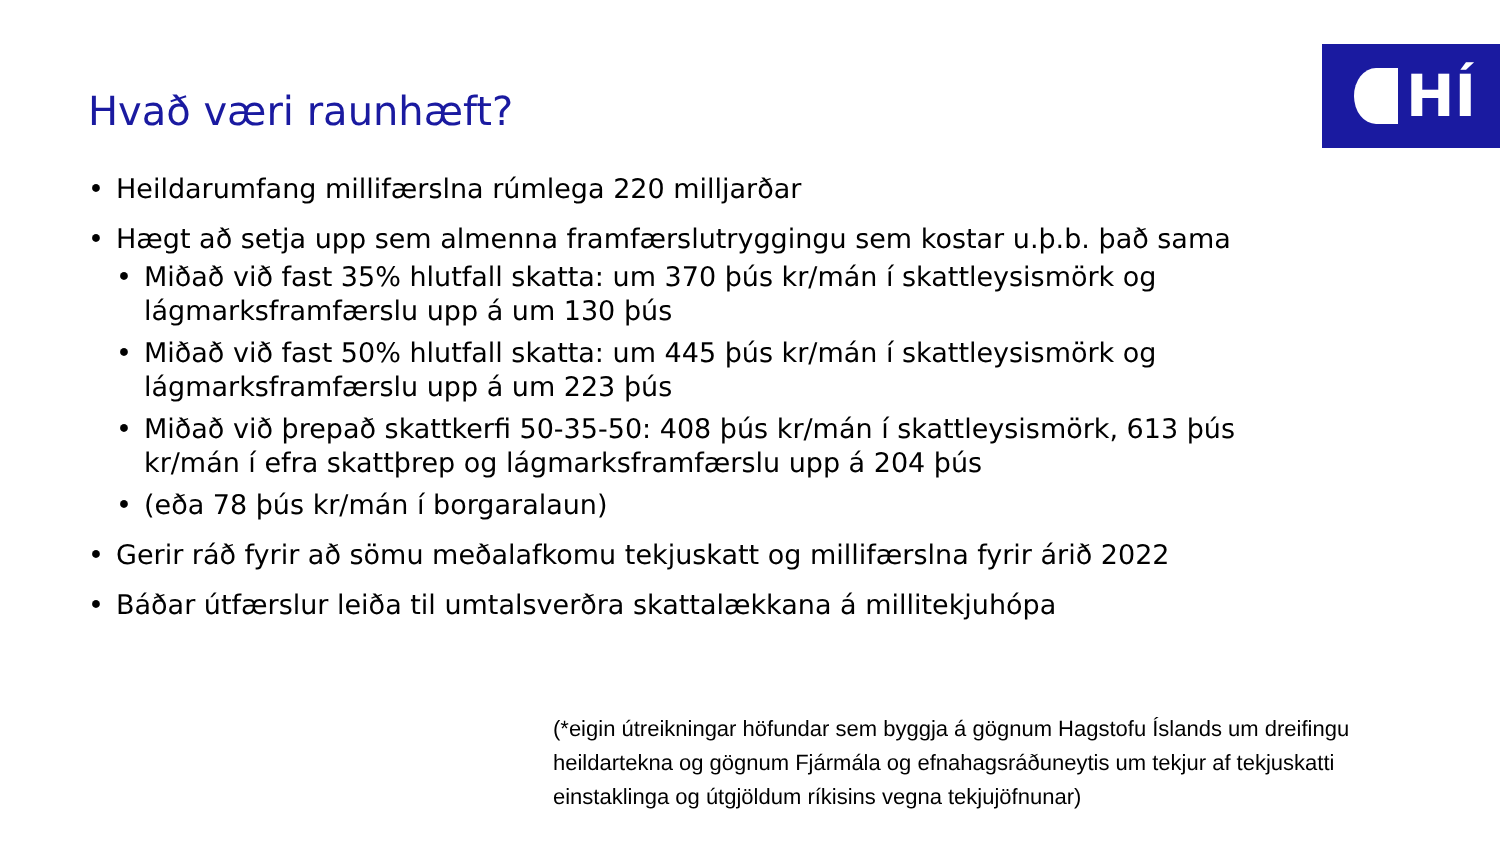HÍ Hvað væri raunhæft?
• Heildarumfang millifærslna rúmlega 220 milljarðar
• Hægt að setja upp sem almenna framfærslutryggingu sem kostar u.þ.b. það sama
• Miðað við fast 35% hlutfall skatta: um 370 þús kr/mán í skattleysismörk og lágmarksframfærslu upp á um 130 þús
• Miðað við fast 50% hlutfall skatta: um 445 þús kr/mán í skattleysismörk og lágmarksframfærslu upp á um 223 þús
• Miðað við þrepað skattkerfi 50-35-50: 408 þús kr/mán í skattleysismörk, 613 þús kr/mán í efra skattþrep og lágmarksframfærslu upp á 204 þús
• (eða 78 þús kr/mán í borgaralaun)
• Gerir ráð fyrir að sömu meðalafkomu tekjuskatt og millifærslna fyrir árið 2022
• Báðar útfærslur leiða til umtalsverðra skattalækkana á millitekjuhópa
(*eigin útreikningar höfundar sem byggja á gögnum Hagstofu Íslands um dreifingu heildartekna og gögnum Fjármála og efnahagsráðuneytis um tekjur af tekjuskatti einstaklinga og útgjöldum ríkisins vegna tekjujöfnunar)